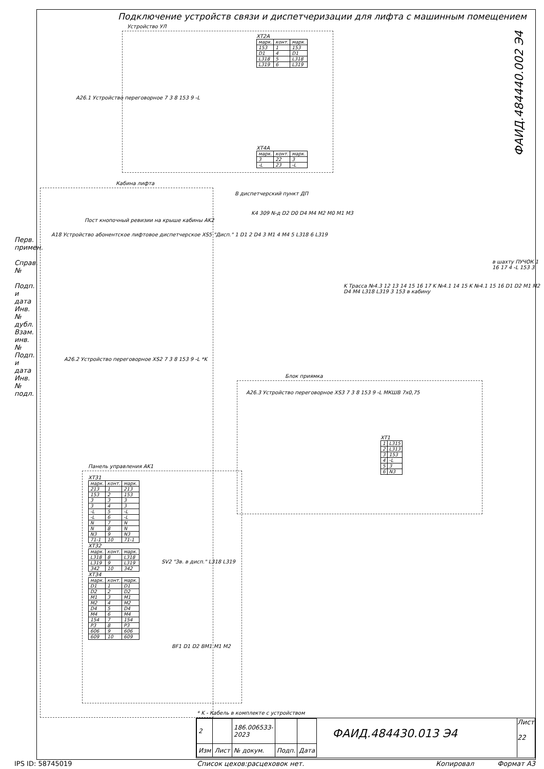Подключение устройств связи и диспетчеризации для лифта с машинным помещением
ФАИД.484440.002 Э4
Устройство УЛ
XT2A
| марк. | конт. | марк. |
| --- | --- | --- |
| 153 | 1 | 153 |
| D1 | 4 | D1 |
| L318 | 5 | L318 |
| L319 | 6 | L319 |
A26.1 Устройство переговорное 7 3 8 153 9 -L
XT4A
| марк. | конт. | марк. |
| --- | --- | --- |
| 3 | 22 | 3 |
| -L | 23 | -L |
В диспетчерский пункт ДП
K4 309 N-д D2 D0 D4 M4 M2 M0 M1 M3
Кабина лифта
Пост кнопочный ревизии на крыше кабины AK2
A18 Устройство абонентское лифтовое диспетчерское XS5 "Дисп." 1 D1 2 D4 3 M1 4 M4 5 L318 6 L319
A26.2 Устройство переговорное XS2 7 3 8 153 9 -L *K
K Трасса №4.3 12 13 14 15 16 17 K №4.1 14 15 K №4.1 15 16 D1 D2 M1 M2 D4 M4 L318 L319 3 153 в кабину
в шахту ПУЧОК 1 16 17 4 -L 153 3
Блок приямка
A26.3 Устройство переговорное XS3 7 3 8 153 9 -L МКШВ 7x0,75
XT1
| 1 | L315 |
| 2 | L313 |
| 3 | 153 |
| 4 | -L |
| 5 | 3 |
| 6 | N3 |
Панель управления AK1
XT31
| марк. | конт. | марк. |
| --- | --- | --- |
| 213 | 1 | 213 |
| 153 | 2 | 153 |
| 3 | 3 | 3 |
| 3 | 4 | 3 |
| -L | 5 | -L |
| -L | 6 | -L |
| N | 7 | N |
| N | 8 | N |
| N3 | 9 | N3 |
| 71-1 | 10 | 71-1 |
XT32
| марк. | конт. | марк. |
| --- | --- | --- |
| L318 | 8 | L318 |
| L319 | 9 | L319 |
| 342 | 10 | 342 |
XT34
| марк. | конт. | марк. |
| --- | --- | --- |
| D1 | 1 | D1 |
| D2 | 2 | D2 |
| M1 | 3 | M1 |
| M2 | 4 | M2 |
| D4 | 5 | D4 |
| M4 | 6 | M4 |
| 154 | 7 | 154 |
| P3 | 8 | P3 |
| 606 | 9 | 606 |
| 609 | 10 | 609 |
SV2 "Зв. в дисп." L318 L319
BF1 D1 D2 BM1 M1 M2
* K - Кабель в комплекте с устройством
Перв. примен.
Справ. №
Подп. и дата
Инв.№ дубл.
Взам. инв. №
Подп. и дата
Инв.№ подл.
| 2 | | 186.006533-2023 | | |
| Изм | Лист | № докум. | Подп. | Дата |
ФАИД.484430.013 Э4 Лист
22
IPS ID: 58745019 Список цехов:расцеховок нет. Копировал Формат A3